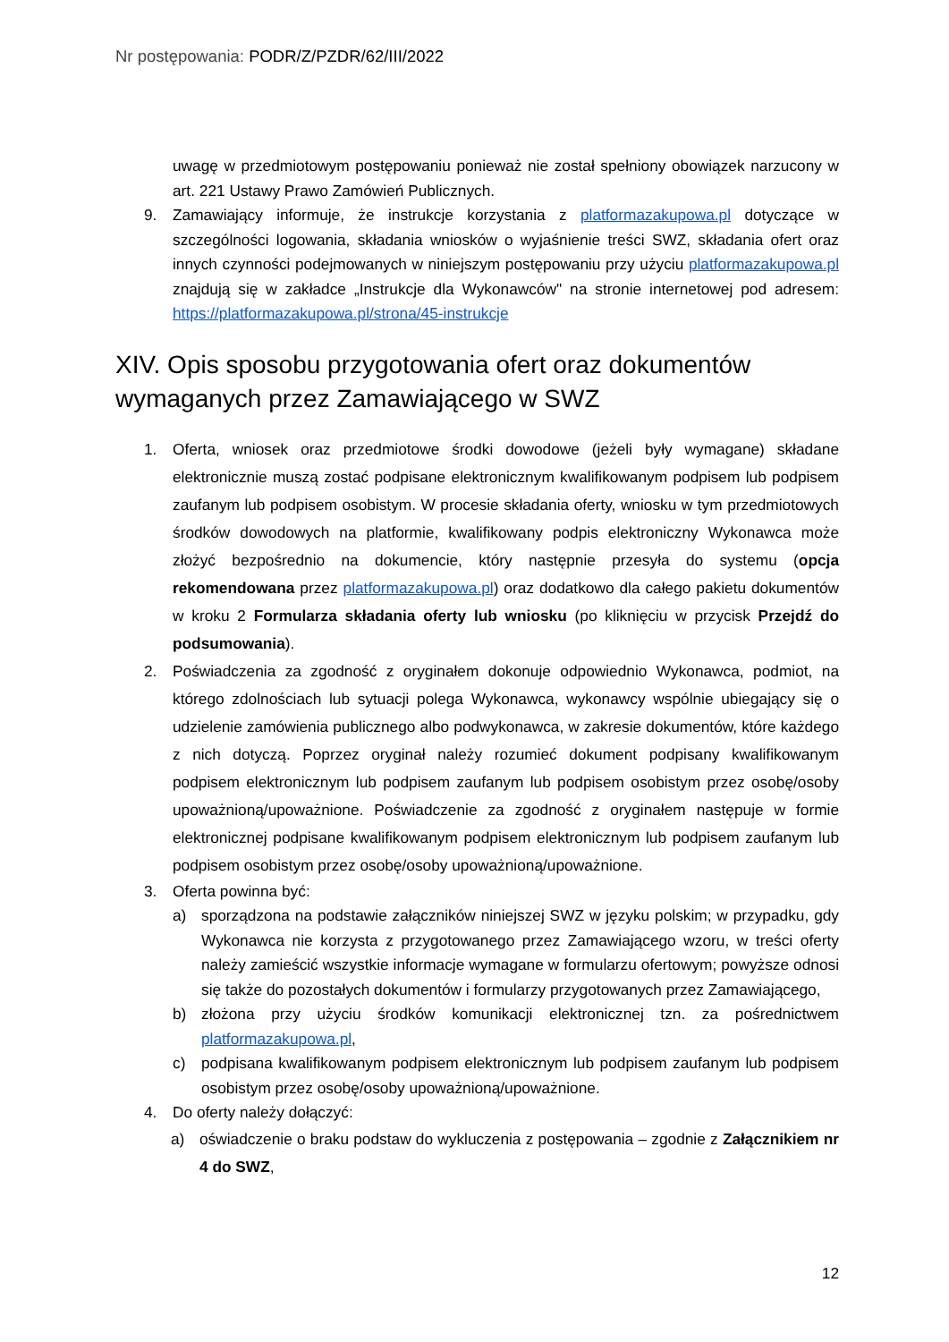Nr postępowania: PODR/Z/PZDR/62/III/2022
uwagę w przedmiotowym postępowaniu ponieważ nie został spełniony obowiązek narzucony w art. 221 Ustawy Prawo Zamówień Publicznych.
9. Zamawiający informuje, że instrukcje korzystania z platformazakupowa.pl dotyczące w szczególności logowania, składania wniosków o wyjaśnienie treści SWZ, składania ofert oraz innych czynności podejmowanych w niniejszym postępowaniu przy użyciu platformazakupowa.pl znajdują się w zakładce „Instrukcje dla Wykonawców" na stronie internetowej pod adresem: https://platformazakupowa.pl/strona/45-instrukcje
XIV. Opis sposobu przygotowania ofert oraz dokumentów wymaganych przez Zamawiającego w SWZ
1. Oferta, wniosek oraz przedmiotowe środki dowodowe (jeżeli były wymagane) składane elektronicznie muszą zostać podpisane elektronicznym kwalifikowanym podpisem lub podpisem zaufanym lub podpisem osobistym. W procesie składania oferty, wniosku w tym przedmiotowych środków dowodowych na platformie, kwalifikowany podpis elektroniczny Wykonawca może złożyć bezpośrednio na dokumencie, który następnie przesyła do systemu (opcja rekomendowana przez platformazakupowa.pl) oraz dodatkowo dla całego pakietu dokumentów w kroku 2 Formularza składania oferty lub wniosku (po kliknięciu w przycisk Przejdź do podsumowania).
2. Poświadczenia za zgodność z oryginałem dokonuje odpowiednio Wykonawca, podmiot, na którego zdolnościach lub sytuacji polega Wykonawca, wykonawcy wspólnie ubiegający się o udzielenie zamówienia publicznego albo podwykonawca, w zakresie dokumentów, które każdego z nich dotyczą. Poprzez oryginał należy rozumieć dokument podpisany kwalifikowanym podpisem elektronicznym lub podpisem zaufanym lub podpisem osobistym przez osobę/osoby upoważnioną/upoważnione. Poświadczenie za zgodność z oryginałem następuje w formie elektronicznej podpisane kwalifikowanym podpisem elektronicznym lub podpisem zaufanym lub podpisem osobistym przez osobę/osoby upoważnioną/upoważnione.
3. Oferta powinna być:
a) sporządzona na podstawie załączników niniejszej SWZ w języku polskim; w przypadku, gdy Wykonawca nie korzysta z przygotowanego przez Zamawiającego wzoru, w treści oferty należy zamieścić wszystkie informacje wymagane w formularzu ofertowym; powyższe odnosi się także do pozostałych dokumentów i formularzy przygotowanych przez Zamawiającego,
b) złożona przy użyciu środków komunikacji elektronicznej tzn. za pośrednictwem platformazakupowa.pl,
c) podpisana kwalifikowanym podpisem elektronicznym lub podpisem zaufanym lub podpisem osobistym przez osobę/osoby upoważnioną/upoważnione.
4. Do oferty należy dołączyć:
a) oświadczenie o braku podstaw do wykluczenia z postępowania – zgodnie z Załącznikiem nr 4 do SWZ,
12